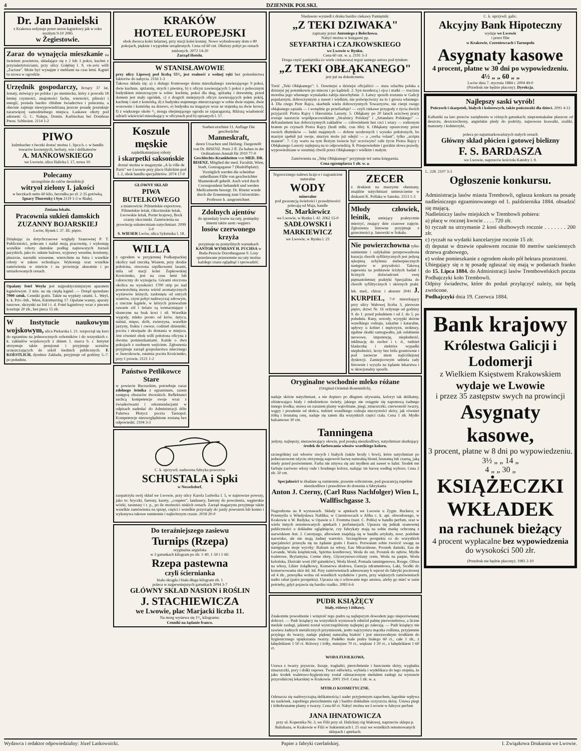4 DZIENNIK POLSKI.
Dr. Jan Danielski
z Krakowa ordynuje przez sezon kąpielowy jak w roku zeszłym 9-10 2085
w Żegiestowie.
Zaraz do wynajęcia mieszkanie na świeżem powietrzu, składające się z 2 lub 3 pokoi, kuchni z przynależytościami, przy ulicy Gołębiej l. 9, vis-avis willi „Zacisze". Może być wynajęte z meblami na czas letni. Kąpiel tu szowa w ogrodzie.
Urzędnik gospodarczy, liczący 37 lat, żonaty, mówiący po polsku i po niemiecku, który z powodu 18 letniej czynności, znajomości fachu, wierności, pilności i energii, posiada bardzo chlubne świadectwa i polecenia, a obecnie zajmuje niewypowiedzianą jeszcze posadę poszukuje zarazwięcej samodzielnego miejsca. Łaskawe oferty pod adresem: G. C. Nalepa, Domin. Karbischau bei Dombrau Preus. Schlesien. 2114 1-2
PIWO
kulmbacher z beczki dostać można 1. lipca b. r. w handlu towarów korzennych, herbaty, win i delikatesów
A. MAŃKOWSKIEGO
we Lwowie, ulica Halicka l. 17, nowa 10.
Polecamy
szczególnie do celów desinfekcji
witryol zielony I. jakości
w beczkach netto 60 kilo, beczułka po zł. 2·35 gotówką. Ignacy Thuretzky i Syn 2119 1-3 w Białej.
Zmiana lokalu.
Pracownia sukień damskich ZUZANNY BOJARSKIEJ
Lwów, Rynek l. 37. III. piętro.
Dziękując za dotychczasowe względy Szanownej P. T. Publiczności, polecam i nadal moją pracownię, i wykonuję wszelkie roboty damskie podług najnowszych żurnali paryskich, jako to: suknie balowe, wyprawy weselne, kostiumy, płaszcze, narzutki wiosenne, wierzchnie na futra i wszelkie roboty w zakres wchodzące. Wykonuję oraz wszelkie zamówienia w mieście i na prowincję akuratnie i po umiarkowanych cenach.
Opalany fotel Weyla jest najpraktyczniejszym aparatem kąpielowym. 3 min. na się ciepłą kąpiel. — Dotąd sprzedano 7000 sztuk. Cenniki gratis. Także na wypłaty ratami. L. Weyl, k. k. Priv.-Inh., Wien, Kärntnerring 17. Opalane wanny, aparaty tuszowe, skrzynki na lód i t. d. Fotel kąpielowy wraz z piecem kosztuje 20 złr., bez pieca 15 złr.
W Instytucie naukowym wojskowym, ulica Piekarska l. 21. rozpoczął się kurs do egzaminu na jednorocznych ochotników i do wszystkich c. k. zakładów wojskowych z dniem 1. marca b. r. Instytut utrzymuje także pensjonat i przyjmuje uczniów uczęszczających do szkół średnich publicznych. F. KOESTLICH, dyrektor Zakładu, przyjmuje od godziny 5.-7. po południu.
KRAKÓW
HOTEL EUROPEJSKI
obok dworca kolei żelaznej, przy stacji kolei konnej. Nowo wybudowany dom o 80 pokojach, pięknie i wygodnie urządzonych. Cena od 60 cnt. Dłuższy pobyt po cenach zniżonych. 2072 14-20
Zarząd Hotelu.
W STANISŁAWOWIE
przy ulicy Lipowej pod liczbą 55³/₄ jest realność z wolnej ręki bez pośrednictwa faktorów do nabycia. 2116 1-3
Takowa składa się: a) z dużego frontowego domu mieszkalnego zawierającego 9 pokoi, dwie kuchnie, spiżarnię, strych i piwnicę, b) z oficyn zawierających 5 pokoi z pobocznym budynkiem mieszczącym w sobie: kuchnię, pokoi dla sług, spiżarkę i drewutnię, przed domem jest mały ogródek, c) z drugich mniejszych oficyn zawierających jeden pokój, kuchnię i sień z komórką, d) z budynku stajennego mieszczącego w sobie dwie stajnie, dwie wozownie i komórkę na drzewo, e) budynku na magazyn wraz ze stajenką na dwie krowy, f) z większego około ¹/₃ morga obejmującego ogrodu ze szparagarnią. Bliższą wiadomość udzieli właściciel mieszkający w oficynach pod b) opisanych l. 57.
Koszule męskie
najdelikatniejszej roboty
i skarpetki saksońskie
dostać można w magazynie „A la ville de Paris" we Lwowie przy placu Halickim pod l. 2, obok handlu specjalitetów. 2074 17-0
GŁÓWNY SKŁAD
PIWA BUTELKOWEGO
a mianowicie: Pilzneńskie exportowe, Pilzneńskie leżak, Okocimskie leżak, Lwowskie leżak, Porter krajowy, Bock czarny okocimski. Zamówienia na prowincję uskuteczniam natychmiast. 2099 5-0
S. WIESER Lwów, ulica Sykstuska l. 18.
WILLA
z ogrodem w przyjemnej Podkarpackiej okolicy nad rzeczką Wiarem, przy drodze położona, otoczona szpilkowemi lasami, mila od stacji kolei Żupkowskiej Krościenko, jest na czas letni lub całoroczny do wynajęcia. Górami otoczona okolica na wysokości 1700 stóp po nad powierzchnią morza wśród aromatycznych wyziewów leśnych, zasłonięta od ostrych wiatrów, czyni pobyt nadzwyczaj zdrowym, a rzeczne kąpiele, w których przeważnie zawarte sól i żelazo są wzmacniające i skuteczne na brak krwi i sił. Wszelkie wygody, mleko prosto od krów, żętyca, nabiał, mięso, drób, zwierzyna, wszelkie jarzyny, frukta i owoce; codzień dzienniki; poczta i ekwipaże do dostania w miejscu. Jest również obok willi położona oficyna z dwoma pomieszkaniami. Każde o dwu pokojach z osobnem wejściem. Zgłoszenia przyjmuje zarząd gospodarstwa mlecznego w Jureczkowie, ostatnia poczta Krościenko, przy Cyrowie. 2121 1-2
Państwo Petlikowce Stare
w powiecie Buczackim, potrzebuje zaraz zdolnego leśnika z egzaminem, razem zastępcę obszarów dworskich. Reflektanci zechcą kompetencje swoje wraz z świadectwami i rekomendacjami w odpisach nadesłać do Administracji dóbr Państwa Płotycz poczta Tarnopol. Kompetencje nieuwzględnione zostaną bez odpowiedzi. 2104 3-3
Soeben erschien 11. Auflage Die geschwächte
Manneskraft,
deren Ursachen und Heilung. Dargestellt von Dr. BISENZ. Preis 2 fl. Zu haben in der Ordinations-Anstalt für 2010 77-0
Geschlechts-Krankheiten von MED. DR. BISENZ, Mitglied der med. Facultät, Wien, Stadt, Gonzagagasse 7 (Rudolfsplatz). Vorzüglich werden die scheinbar unheilbaren Fälle von geschwächter Manneskraft geheilt. Auch wird durch Correspondenz behandelt und werden Medicamente besorgt. Dr. Bisenz wurde durch die Ernennung zum Universitäts-Professor h. ausgezeichnet.
Zdolnych ajentów
do sprzedaży losów na raty, pomiędzy innemi także austr.-węgiers.
losów czerwonego krzyża
przyjmuje na pomyślnych warunkach KANTOR WYMIANY H. FUCHSA w Buda-Peszcie Dorotheagasse 9. Losy sprzedawane przezemnie na raty można każdego czasu oglądnąć i sprowadzić.
C. k. uprzywil. nadworna fabryka powozów
SCHUSTALA i Spki
w Nesselsdorf,
zaopatrzyła swój skład we Lwowie, przy ulicy Karola Ludwika l. 5, w najnowsze powozy, jako to: bryczki, faetony, karety, „coupées", landauery, faetony do powożenia, węgierskie wózki, tarantasy i t. p., po ile możności niskich cenach. Zarząd magazynu przyjmuje także wszelkie zamówienia na sprzęt, części i wszelkie przyrządy do jazdy powozem lub konno i wykonywa takowe sumiennie i najkrótszym czasie. 2018 20-0
Do teraźniejszego zasiewu
Turnips (Rzepa)
oryginalna angielska
w 3 gatunkach kilogram po złr. 1·40, 1·50 i 1·60.
Rzepa pastewna
czyli ściernianka
biała okrągła i biała długa kilogram złr. 1
poleca w najpewniejszych gatunkach 2094 3-7
GŁÓWNY SKŁAD NASION i ROŚLIN
J. STACHIEWICZA
we Lwowie, plac Marjacki liczba 11.
Na morg wysiewa się 1¹/₄ kilogramu.
Cenniki na żądanie franco.
Niedawno wyszedł z druku bardzo ciekawy Pamiętnik:
„Z TEKI DZIWAKA"
zapisany przez Antoniego z Bolechowa.
Nabyć można w księgarni pp.
SEYFARTHA i CZAJKOWSKIEGO
we Lwowie w Rynku.
Cena 60 cnt. w. a. 2191 3-3
Druga część pamiętnika (o wiele ciekawsza) tegoż samego autora pod tytułem:
„Z TEKI OBŁĄKANEGO"
jest już na dokończeniu.
Treść „Teki Obłąkanego": 1. Dawniejsi a dzisiejsi oficjaliści — stara szlachta polska a dzisiejsi jej potomkowie po mieczu i po kądzieli. 2. Syn mordercą i ojca i matki — trucizna morelna jego własnego wynalazku zabija nieochybnie. 3. Łatwy sposób zostania w Galicji popularnym, dobroczynnym a nawet i wielkim, nie poświęciwszy na to i grosza własnego. 4. Dla czego Piotr Rajca, skarbnik wielu dobroczynnych Towarzystw, nie cierpi swego obłąkanego sąsiada — i wszędzie go prześladuje? — czyli ciekawe przygody z życia dwóch przyjaciół: Piotra Rajcy i Hieronima Lassoty. 5. Obłąkany po 20 latach uczciwej pracy zostaje nareszcie współpracownikiem „Strażnicy Polskiej" i „Sztandaru Polskiego" — defraudantem kas dobroczynnych zakładów — człowiekiem bez czci i wiary — rodzonym bratem po czynach Piotra Rajcy (hodi mihi, cras tibi). 6. Obłąkany opuszczony przez swoich dłużników — ludzi majętnych — dobrze urodzonych i wysoko położonych, bo marzyn spełnił już swoje, murzyn może już odejść — a „verba volant", tylko „scripta manent". 7. Czy warto na tym Bożym świecie być uczciwym? cafe życie Piotra Rajcy i Obłąkanego Lassoty najlepszą na to odpowiedzią. 8. Przepowiednie i gorzkie słowa prawdy, wypowiedziane w ostatniej chwili przez Obłąkanego i wielkim i małym.
Zamówienia na „Tekę Obłąkanego" przyjmuje też sama księgarnia.
Cena egzemplarza 1 złr. w. a.
Tegorocznego nalewu krajo e i zagraniczne naturalne
WODY
mineralne
pod gwarancją świeżości i prawdziwości polecają od Maja, handle
St. Markiewicz
we Lwowie, w Rynku l. 42. 2062 15-0
SADŁOWSKI i MARKIEWICZ
we Lwowie, w Rynku l. 23
ZECER
z drukiem na maszynie obeznany, znajdzie natychmiast umieszczenie w drukarni K. Pollaka w Sanoku. 2113 1-3
Młody człowiek, leśnik, umiejący praktycznie mierzyć, znający dzie czasowe zajęcie. Zgłoszenia listowne przyjmuje z grzeczności p. Janowski w Sokalu.
Nie powierzchowna tylko sumiennie i radykalnie przeprowadzona kuracja chorób syfilistycznych jest jedyną rękojmią uchylenia niebezpiecznych następstw w przyszłości. Takową zapewnia na podstawie ścisłych badań i licznych doświadczeń swej piętnastoletniej praktyki Specjalista do chorób syfilitycznych i skórnych prakt. lek. med., chirur. i akuszer 2041 J. KURPIEL, 7-0 mieszkający przy ulicy Wałowej liczba 3, pierwsze piętro, drzwi Nr. 16 ordynuje od godziny 9. do 1. przed południem i od 2. do 5. po południu. Rany, wrzody, wysypki skórne wszelkiego rodzaju, zakaźne i kataralne, upływy u kobiet i mężczyzn, striktury, zgubne skutki samogwałtu, jak osłabienie nerwowe, impotencję, niepłodność, inklinację do suchot i t. d., tudzież bladaczkę i niektóre wypadki niepłodności, leczy bez bólu gruntownie i pod zarzecze niem najściślejszej dyskrecji. Zamiejscowym udziela rady listownie i wysyła na żądanie lekarstwa i w skrecjonalny sposób.
Oryginalne wschodnie mleko różane
(Original-Oriental-Rosenmilch),
nadaje skórze natychmiast, a nie dopiero po długiem używaniu, koloryt tak delikatny, olśniewająco biały i młodzieńczo świeży, jakiego nie osiągnie się zapomocą żadnego innego środka; usuwa on zarazem plamy wątrobiane, piegi, zmarszczki, czerwoność twarzy, wągry i porażenie od słońca, tudzież wszelkiego rodzaju nieczystości skóry, jak również żółtą i brunatną cerę, nadaje się zatem dla wszystkich części ciała. Cena 1 złr. Mydło balsamowe 30 cnt.
Tanningena
jedyny, najlepszy, niezawierający ołowiu, pod poręką nieszkodliwy, natychmiast skutkujący
środek do farbowania włosów wszelkiego koloru,
szczególniej zaś włosów siwych i białych (także brody i brwi), które natychmiast po jednorazowem użyciu otrzymują napowrót barwę naturalną blond, brunatną lub czarną, jaką mieły przed posiwieniem. Farba nie zmywa się ani mydłem ani nawet w łaźni. Środek ten farbuje zarówno włosy rude i brudnego koloru, nadając im barwę według wyboru. Cena 2 złr. 50 cnt.
Specjalności te zbadane są sumiennie, prawnie ochronione, pod gwarancją zupełnie nieszkodliwe i prawdziwe do dostania u fabrykanta
Anton J. Czerny, (Carl Russ Nachfolger) Wien I., Wallfischgasse 3.
Nagrodzona na 8 wystawach. Składy w aptekach we Lwowie u Zygm. Ruckera; w Przemyślu u Władysława Nahlika; w Czerniowcach u Altha c. k. apt. obwodowego, w Krakowie u W. Redyka; w Opawie u J. Fromma (nast. C. Pohla) w handlu perfum, oraz w wielu innych renomowanych aptekach i perfumerjach. Uprasza się jednak szanownej publiczności o dokładne oglądnięcie, czy fabrykaty mają na sobie markę ochronną z nazwiskiem Ant. J. Czernyego, albowiem znajdują się w handlu artykuły, nosz. podobne nazwisko, ale nie mają żadnej wartości. Szczegółowe prospekta co do wszystkich specjalności przesyła się na żądanie gratis i franco. Pozwalam sobie zwrócić uwagę na następujące moje wyroby: Balsam na włosy, Eau Miraculeuse, Proszek damski, Eau de Levande, Woda księżniczek, Spiritus koniferowy, Woda do ust, Proszek do zębów, Mydła toaletowe, Brylantyna, Creme złoty, Glycerynowo-różany crem, Woda na parpie, Woda kolońska, Ekstrakt woni (60 gatunków), Woda blond, Pomada tanningenowa, Rouge, Oliwa na włosy, Likier żołądkowy, Konserwa słodowa, Esencja zdramentowa, Laki, Środki do konserwowania skór itd. itd. Przy zamówieniach adresowany h wprost do fabryki pocztowej od 4 złr., przesyłka wolna od wszelkich wydatków i portu, przy większych zamówieniach nadto rabat (patrz prospekta). Uprasza się o schowanie tego anonsu, ażeby go mieć w razie potrzeby, gdyż pojawia się bardzo rzadko. 2083 6-6
PUDR KSIĄŻĘCY
biały, różowy i żółtawy.
Znakomite powodzenie i wziętość tego pudru są najlepszym dowodem jego nieporównanej dobroci. — Pudr książęcy na wszystkich wystawach odniósł palmę pierwszeństwa, a liczne medale zasługi, jakiemi został wyszczególniony najlepiej go zalecają. — Pudr książęcy nie zawiera żadnych metalicznych przymieszek, jestto najczystsza mączka roślinna, przyjemnie przylega do twarzy, nadaje pięknej naturalną białość i jest niezawodnym środkiem do hygienicznego upiększania twarzy. Pudełko male pudru białego 60 ct., całe 1 złr., z łabędzikiem 1·50 ct. Różowy i żółty, mniejsze 70 ct., większe 1·20 ct., z łabędzikiem 1·60 ct.
WODA FIJOŁKOWA.
Usuwa z twarzy pryszcze, liszaje, tragładzi, pierzchnienie i łuszczenie skóry, wygładza zmarszczki, pory i dołki ospowe. Twarz odświeża, wybiela i wydelikaca do tego stopnia, że jako środek toaletowo-hygieniczny został odznaczonym medalem zasługi na wystawie przyrodniczej lekarskiej w Krakowie. 2001 19-0. Cena 1 złr. w. a.
MYDŁO KOSMETYCZNE.
Odznacza się nadzwyczajną delikatnością i uader przyjemnym zapachem, łagodnie wpływa na naskórek, zapobiega pierzchnieniu rąk i bardzo dokładnie oczyszcza skórę. Usuwa piegi i żółtobrunatne plamy z twarzy. Cena 60 ct. Nabyć można we Lwowie w fabryce perfum
JANA IHNATOWICZA
przy ul. Kopernika Nr. 3, we Filii przy ul. Halickiej róg Wałowej, naprzeciw sklepu p. Baltabana, w Krakowie w Filii w Sukiennicach l. 21 oraz we wszelkich renomowanych sklepach i aptekach.
C. k. uprzywil. galic.
Akcyjny Bank Hipoteczny
wydaje we Lwowie
i przez filie
w Krakowie, Czerniowcach i Tarnopolu
Asygnaty kasowe
4 procent, płatne w 30 dni po wypowiedzeniu.
4½ „ „ 60 „ „
Lwów dnia 7. stycznia 1884 r. 2004 49-0
(Przedruk nie będzie płacony). Dyrekcja.
Najlepszy saski wyrób!
Pończoch i skarpetek, białych i kolorowych, także pończoszki dla dzieci. 2091 4-12
Kaftaniki na lato przeciw zaziębieniu w różnych gatunkach; nieprzemakalne płaszcze od deszczu, deszczochrony, angielskie pledy do podróży, najnowsze krawatki, szaliki, manszety i kołnierzyki,
poleca po najumiarkowańszych stałych cenach
Główny skład płócien i gotowej bielizny
F. S. BARDASZA
we Lwowie, naprzeciw kościoła Katedry l. 9.
L. 228. 2107 3-3
Ogłoszenie konkursu.
Administracja lasów miasta Trembowli, ogłasza konkurs na posadę nadleśniczego egzaminowanego od 1. października 1884. obsadzić się mającą.
Nadleśniczy lasów miejskich w Trembowli pobiera:
a) płacę w rocznej kwocie . . . . 720 złr.
b) ryczałt na utrzymanie 2 koni służbowych rocznie . . . . . . . 200 złr.
c) ryczałt na wydatki kancelaryjne rocznie 15 złr.
d) deputat w drzewie opałowem rocznie 80 metrów sześciennych drzewa grabowego,
e) wolne pomieszkanie z ogrodem około pół hektara przestrzeni.
Ubiegający się o tę posadę zgłaszać się mają w podaniach franko do 15. Lipca 1884. do Administracji lasów Trembowelskich poczta Podhajczyki koło Trembowli.
Odpisy świadectw, które do podań przyłączyć należy, nie będą zwrócone.
Podhajczyki dnia 19. Czerwca 1884.
Bank krajowy
Królestwa Galicji i Lodomerji
z Wielkiem Księstwem Krakowskiem
wydaje we Lwowie
i przez 35 zastępstw swych na prowincji
Asygnaty kasowe,
3 procent, płatne w 8 dni po wypowiedzeniu.
3½ „ „ 14 „
4 „ „ 30 „
KSIĄŻECZKI WKŁADEK
na rachunek bieżący
4 procent wypłacalne bez wypowiedzenia do wysokości 500 złr.
(Przedruk nie będzie płacony). 1981 2-10
Wydawca i redaktor odpowiedzialny: Józef Laskownicki. Papier z fabryki czerlańskiej. I. Związkowa Drukarnia we Lwowie.